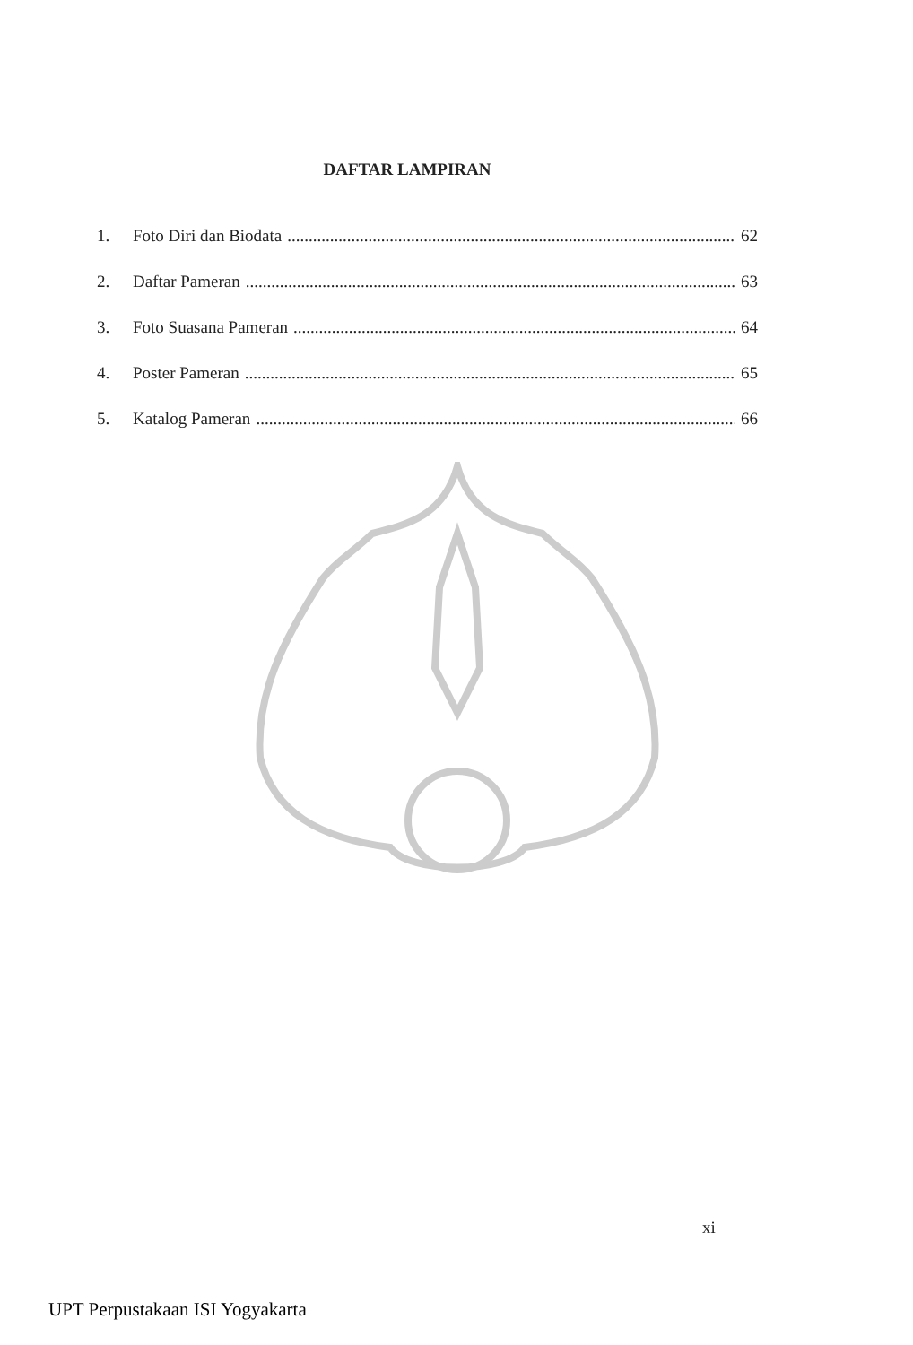DAFTAR LAMPIRAN
1. Foto Diri dan Biodata 62
2. Daftar Pameran 63
3. Foto Suasana Pameran 64
4. Poster Pameran 65
5. Katalog Pameran 66
xi
UPT Perpustakaan ISI Yogyakarta